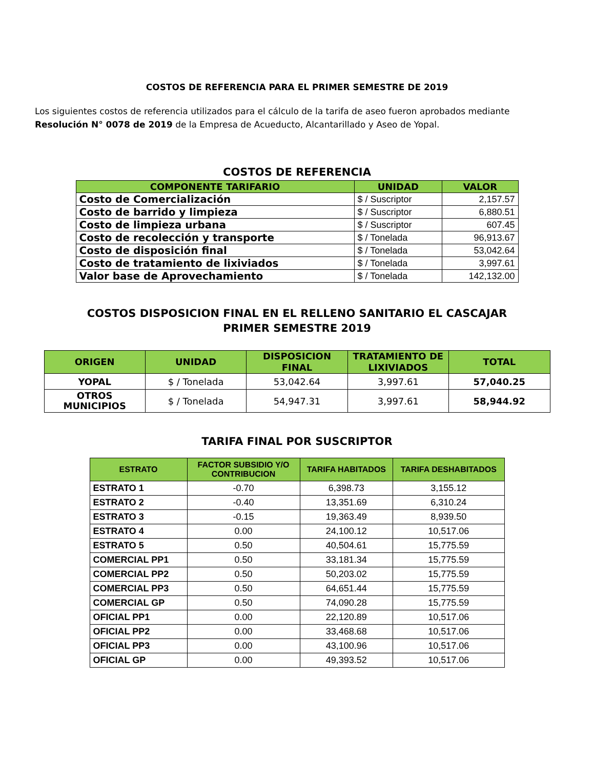COSTOS DE REFERENCIA PARA EL PRIMER SEMESTRE DE 2019
Los siguientes costos de referencia utilizados para el cálculo de la tarifa de aseo fueron aprobados mediante Resolución N° 0078 de 2019 de la Empresa de Acueducto, Alcantarillado y Aseo de Yopal.
COSTOS DE REFERENCIA
| COMPONENTE TARIFARIO | UNIDAD | VALOR |
| --- | --- | --- |
| Costo de Comercialización | $ / Suscriptor | 2,157.57 |
| Costo de barrido y limpieza | $ / Suscriptor | 6,880.51 |
| Costo de limpieza urbana | $ / Suscriptor | 607.45 |
| Costo de recolección y transporte | $ / Tonelada | 96,913.67 |
| Costo de disposición final | $ / Tonelada | 53,042.64 |
| Costo de tratamiento de lixiviados | $ / Tonelada | 3,997.61 |
| Valor base de Aprovechamiento | $ / Tonelada | 142,132.00 |
COSTOS DISPOSICION FINAL EN EL RELLENO SANITARIO EL CASCAJAR
PRIMER SEMESTRE 2019
| ORIGEN | UNIDAD | DISPOSICION FINAL | TRATAMIENTO DE LIXIVIADOS | TOTAL |
| --- | --- | --- | --- | --- |
| YOPAL | $ / Tonelada | 53,042.64 | 3,997.61 | 57,040.25 |
| OTROS MUNICIPIOS | $ / Tonelada | 54,947.31 | 3,997.61 | 58,944.92 |
TARIFA FINAL POR SUSCRIPTOR
| ESTRATO | FACTOR SUBSIDIO Y/O CONTRIBUCION | TARIFA HABITADOS | TARIFA DESHABITADOS |
| --- | --- | --- | --- |
| ESTRATO 1 | -0.70 | 6,398.73 | 3,155.12 |
| ESTRATO 2 | -0.40 | 13,351.69 | 6,310.24 |
| ESTRATO 3 | -0.15 | 19,363.49 | 8,939.50 |
| ESTRATO 4 | 0.00 | 24,100.12 | 10,517.06 |
| ESTRATO 5 | 0.50 | 40,504.61 | 15,775.59 |
| COMERCIAL PP1 | 0.50 | 33,181.34 | 15,775.59 |
| COMERCIAL PP2 | 0.50 | 50,203.02 | 15,775.59 |
| COMERCIAL PP3 | 0.50 | 64,651.44 | 15,775.59 |
| COMERCIAL GP | 0.50 | 74,090.28 | 15,775.59 |
| OFICIAL PP1 | 0.00 | 22,120.89 | 10,517.06 |
| OFICIAL PP2 | 0.00 | 33,468.68 | 10,517.06 |
| OFICIAL PP3 | 0.00 | 43,100.96 | 10,517.06 |
| OFICIAL GP | 0.00 | 49,393.52 | 10,517.06 |